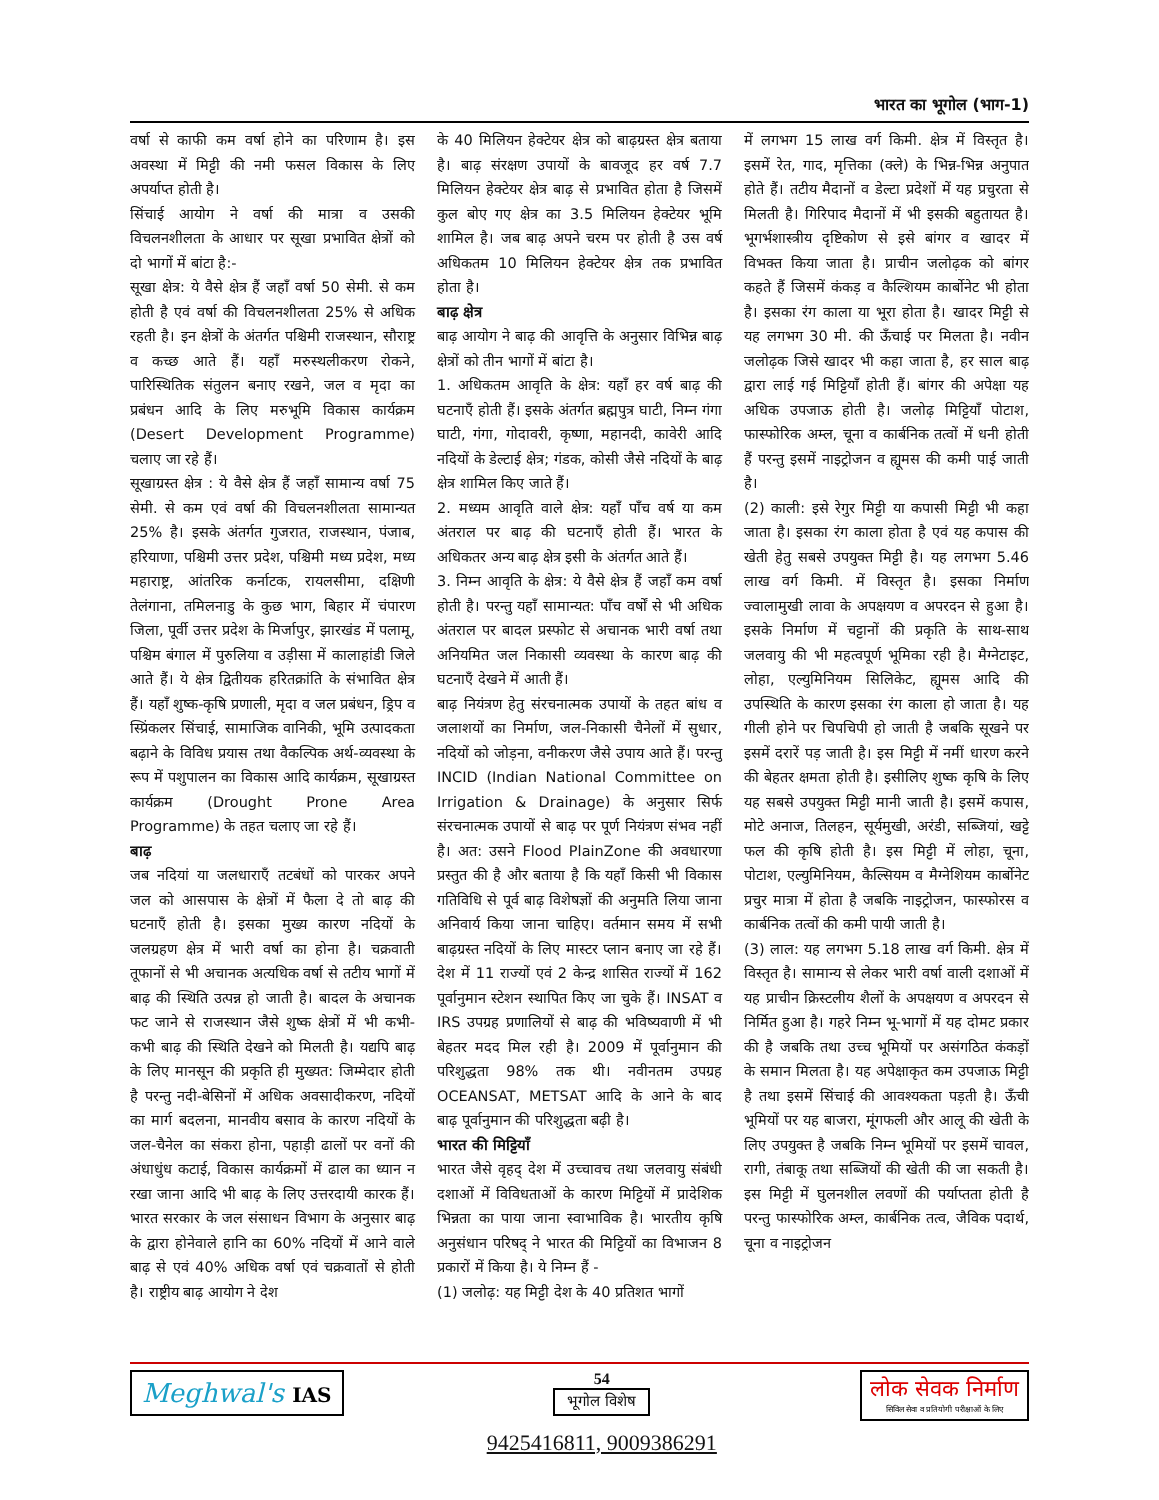भारत का भूगोल (भाग-1)
वर्षा से काफी कम वर्षा होने का परिणाम है। इस अवस्था में मिट्टी की नमी फसल विकास के लिए अपर्याप्त होती है।
सिंचाई आयोग ने वर्षा की मात्रा व उसकी विचलनशीलता के आधार पर सूखा प्रभावित क्षेत्रों को दो भागों में बांटा है:-
सूखा क्षेत्र: ये वैसे क्षेत्र हैं जहाँ वर्षा 50 सेमी. से कम होती है एवं वर्षा की विचलनशीलता 25% से अधिक रहती है। इन क्षेत्रों के अंतर्गत पश्चिमी राजस्थान, सौराष्ट्र व कच्छ आते हैं। यहाँ मरुस्थलीकरण रोकने, पारिस्थितिक संतुलन बनाए रखने, जल व मृदा का प्रबंधन आदि के लिए मरुभूमि विकास कार्यक्रम (Desert Development Programme) चलाए जा रहे हैं।
सूखाग्रस्त क्षेत्र : ये वैसे क्षेत्र हैं जहाँ सामान्य वर्षा 75 सेमी. से कम एवं वर्षा की विचलनशीलता सामान्यत 25% है। इसके अंतर्गत गुजरात, राजस्थान, पंजाब, हरियाणा, पश्चिमी उत्तर प्रदेश, पश्चिमी मध्य प्रदेश, मध्य महाराष्ट्र, आंतरिक कर्नाटक, रायलसीमा, दक्षिणी तेलंगाना, तमिलनाडु के कुछ भाग, बिहार में चंपारण जिला, पूर्वी उत्तर प्रदेश के मिर्जापुर, झारखंड में पलामू, पश्चिम बंगाल में पुरुलिया व उड़ीसा में कालाहांडी जिले आते हैं। ये क्षेत्र द्वितीयक हरितक्रांति के संभावित क्षेत्र हैं। यहाँ शुष्क-कृषि प्रणाली, मृदा व जल प्रबंधन, ड्रिप व स्प्रिंकलर सिंचाई, सामाजिक वानिकी, भूमि उत्पादकता बढ़ाने के विविध प्रयास तथा वैकल्पिक अर्थ-व्यवस्था के रूप में पशुपालन का विकास आदि कार्यक्रम, सूखाग्रस्त कार्यक्रम (Drought Prone Area Programme) के तहत चलाए जा रहे हैं।
बाढ़
जब नदियां या जलधाराएँ तटबंधों को पारकर अपने जल को आसपास के क्षेत्रों में फैला दे तो बाढ़ की घटनाएँ होती है। इसका मुख्य कारण नदियों के जलग्रहण क्षेत्र में भारी वर्षा का होना है। चक्रवाती तूफानों से भी अचानक अत्यधिक वर्षा से तटीय भागों में बाढ़ की स्थिति उत्पन्न हो जाती है। बादल के अचानक फट जाने से राजस्थान जैसे शुष्क क्षेत्रों में भी कभी-कभी बाढ़ की स्थिति देखने को मिलती है। यद्यपि बाढ़ के लिए मानसून की प्रकृति ही मुख्यत: जिम्मेदार होती है परन्तु नदी-बेसिनों में अधिक अवसादीकरण, नदियों का मार्ग बदलना, मानवीय बसाव के कारण नदियों के जल-चैनेल का संकरा होना, पहाड़ी ढालों पर वनों की अंधाधुंध कटाई, विकास कार्यक्रमों में ढाल का ध्यान न रखा जाना आदि भी बाढ़ के लिए उत्तरदायी कारक हैं। भारत सरकार के जल संसाधन विभाग के अनुसार बाढ़ के द्वारा होनेवाले हानि का 60% नदियों में आने वाले बाढ़ से एवं 40% अधिक वर्षा एवं चक्रवातों से होती है। राष्ट्रीय बाढ़ आयोग ने देश
के 40 मिलियन हेक्टेयर क्षेत्र को बाढ़ग्रस्त क्षेत्र बताया है। बाढ़ संरक्षण उपायों के बावजूद हर वर्ष 7.7 मिलियन हेक्टेयर क्षेत्र बाढ़ से प्रभावित होता है जिसमें कुल बोए गए क्षेत्र का 3.5 मिलियन हेक्टेयर भूमि शामिल है। जब बाढ़ अपने चरम पर होती है उस वर्ष अधिकतम 10 मिलियन हेक्टेयर क्षेत्र तक प्रभावित होता है।
बाढ़ क्षेत्र
बाढ़ आयोग ने बाढ़ की आवृत्ति के अनुसार विभिन्न बाढ़ क्षेत्रों को तीन भागों में बांटा है।
1. अधिकतम आवृति के क्षेत्र: यहाँ हर वर्ष बाढ़ की घटनाएँ होती हैं। इसके अंतर्गत ब्रह्मपुत्र घाटी, निम्न गंगा घाटी, गंगा, गोदावरी, कृष्णा, महानदी, कावेरी आदि नदियों के डेल्टाई क्षेत्र; गंडक, कोसी जैसे नदियों के बाढ़ क्षेत्र शामिल किए जाते हैं।
2. मध्यम आवृति वाले क्षेत्र: यहाँ पाँच वर्ष या कम अंतराल पर बाढ़ की घटनाएँ होती हैं। भारत के अधिकतर अन्य बाढ़ क्षेत्र इसी के अंतर्गत आते हैं।
3. निम्न आवृति के क्षेत्र: ये वैसे क्षेत्र हैं जहाँ कम वर्षा होती है। परन्तु यहाँ सामान्यत: पाँच वर्षों से भी अधिक अंतराल पर बादल प्रस्फोट से अचानक भारी वर्षा तथा अनियमित जल निकासी व्यवस्था के कारण बाढ़ की घटनाएँ देखने में आती हैं।
बाढ़ नियंत्रण हेतु संरचनात्मक उपायों के तहत बांध व जलाशयों का निर्माण, जल-निकासी चैनेलों में सुधार, नदियों को जोड़ना, वनीकरण जैसे उपाय आते हैं। परन्तु INCID (Indian National Committee on Irrigation & Drainage) के अनुसार सिर्फ संरचनात्मक उपायों से बाढ़ पर पूर्ण नियंत्रण संभव नहीं है। अत: उसने Flood PlainZone की अवधारणा प्रस्तुत की है और बताया है कि यहाँ किसी भी विकास गतिविधि से पूर्व बाढ़ विशेषज्ञों की अनुमति लिया जाना अनिवार्य किया जाना चाहिए। वर्तमान समय में सभी बाढ़ग्रस्त नदियों के लिए मास्टर प्लान बनाए जा रहे हैं। देश में 11 राज्यों एवं 2 केन्द्र शासित राज्यों में 162 पूर्वानुमान स्टेशन स्थापित किए जा चुके हैं। INSAT व IRS उपग्रह प्रणालियों से बाढ़ की भविष्यवाणी में भी बेहतर मदद मिल रही है। 2009 में पूर्वानुमान की परिशुद्धता 98% तक थी। नवीनतम उपग्रह OCEANSAT, METSAT आदि के आने के बाद बाढ़ पूर्वानुमान की परिशुद्धता बढ़ी है।
भारत की मिट्टियाँ
भारत जैसे वृहद् देश में उच्चावच तथा जलवायु संबंधी दशाओं में विविधताओं के कारण मिट्टियों में प्रादेशिक भिन्नता का पाया जाना स्वाभाविक है। भारतीय कृषि अनुसंधान परिषद् ने भारत की मिट्टियों का विभाजन 8 प्रकारों में किया है। ये निम्न हैं -
(1) जलोढ़: यह मिट्टी देश के 40 प्रतिशत भागों
में लगभग 15 लाख वर्ग किमी. क्षेत्र में विस्तृत है। इसमें रेत, गाद, मृत्तिका (क्ले) के भिन्न-भिन्न अनुपात होते हैं। तटीय मैदानों व डेल्टा प्रदेशों में यह प्रचुरता से मिलती है। गिरिपाद मैदानों में भी इसकी बहुतायत है। भूगर्भशास्त्रीय दृष्टिकोण से इसे बांगर व खादर में विभक्त किया जाता है। प्राचीन जलोढ़क को बांगर कहते हैं जिसमें कंकड़ व कैल्शियम कार्बोनेट भी होता है। इसका रंग काला या भूरा होता है। खादर मिट्टी से यह लगभग 30 मी. की ऊँचाई पर मिलता है। नवीन जलोढ़क जिसे खादर भी कहा जाता है, हर साल बाढ़ द्वारा लाई गई मिट्टियाँ होती हैं। बांगर की अपेक्षा यह अधिक उपजाऊ होती है। जलोढ़ मिट्टियाँ पोटाश, फास्फोरिक अम्ल, चूना व कार्बनिक तत्वों में धनी होती हैं परन्तु इसमें नाइट्रोजन व ह्यूमस की कमी पाई जाती है।
(2) काली: इसे रेगुर मिट्टी या कपासी मिट्टी भी कहा जाता है। इसका रंग काला होता है एवं यह कपास की खेती हेतु सबसे उपयुक्त मिट्टी है। यह लगभग 5.46 लाख वर्ग किमी. में विस्तृत है। इसका निर्माण ज्वालामुखी लावा के अपक्षयण व अपरदन से हुआ है। इसके निर्माण में चट्टानों की प्रकृति के साथ-साथ जलवायु की भी महत्वपूर्ण भूमिका रही है। मैग्नेटाइट, लोहा, एल्युमिनियम सिलिकेट, ह्यूमस आदि की उपस्थिति के कारण इसका रंग काला हो जाता है। यह गीली होने पर चिपचिपी हो जाती है जबकि सूखने पर इसमें दरारें पड़ जाती है। इस मिट्टी में नमीं धारण करने की बेहतर क्षमता होती है। इसीलिए शुष्क कृषि के लिए यह सबसे उपयुक्त मिट्टी मानी जाती है। इसमें कपास, मोटे अनाज, तिलहन, सूर्यमुखी, अरंडी, सब्जियां, खट्टे फल की कृषि होती है। इस मिट्टी में लोहा, चूना, पोटाश, एल्युमिनियम, कैल्सियम व मैग्नेशियम कार्बोनेट प्रचुर मात्रा में होता है जबकि नाइट्रोजन, फास्फोरस व कार्बनिक तत्वों की कमी पायी जाती है।
(3) लाल: यह लगभग 5.18 लाख वर्ग किमी. क्षेत्र में विस्तृत है। सामान्य से लेकर भारी वर्षा वाली दशाओं में यह प्राचीन क्रिस्टलीय शैलों के अपक्षयण व अपरदन से निर्मित हुआ है। गहरे निम्न भू-भागों में यह दोमट प्रकार की है जबकि तथा उच्च भूमियों पर असंगठित कंकड़ों के समान मिलता है। यह अपेक्षाकृत कम उपजाऊ मिट्टी है तथा इसमें सिंचाई की आवश्यकता पड़ती है। ऊँची भूमियों पर यह बाजरा, मूंगफली और आलू की खेती के लिए उपयुक्त है जबकि निम्न भूमियों पर इसमें चावल, रागी, तंबाकू तथा सब्जियों की खेती की जा सकती है। इस मिट्टी में घुलनशील लवणों की पर्याप्तता होती है परन्तु फास्फोरिक अम्ल, कार्बनिक तत्व, जैविक पदार्थ, चूना व नाइट्रोजन
Meghwal's IAS
54
भूगोल विशेष
9425416811, 9009386291
लोक सेवक निर्माण
सिविल सेवा व प्रतियोगी परीक्षाओं के लिए